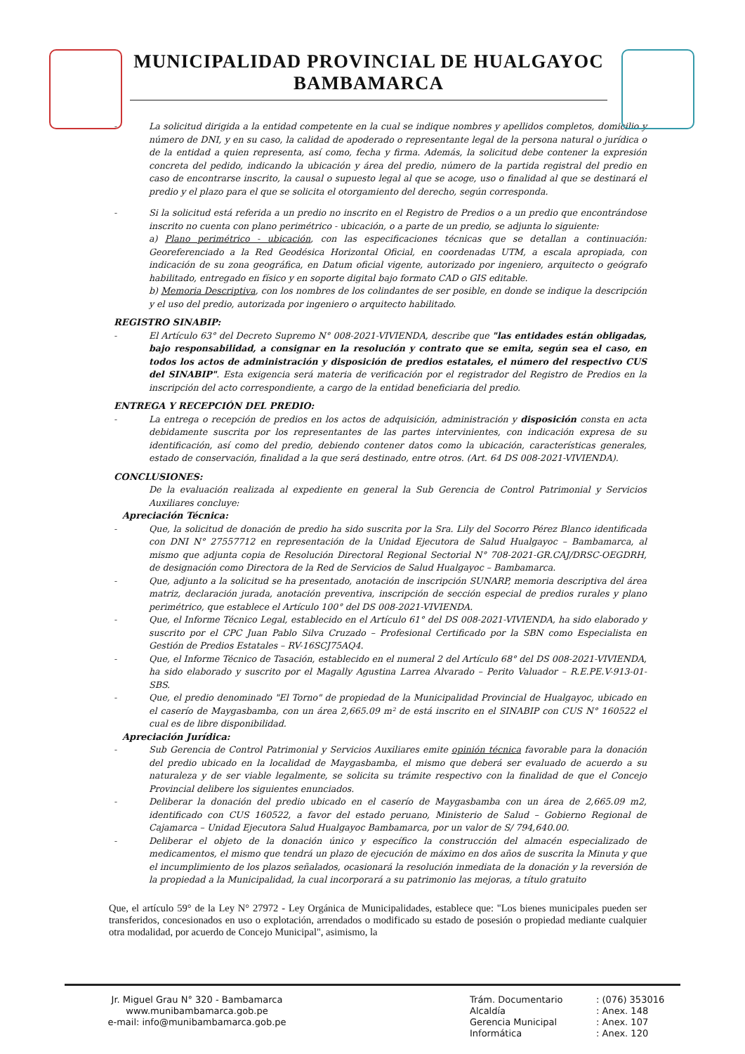MUNICIPALIDAD PROVINCIAL DE HUALGAYOC
BAMBAMARCA
- La solicitud dirigida a la entidad competente en la cual se indique nombres y apellidos completos, domicilio y número de DNI, y en su caso, la calidad de apoderado o representante legal de la persona natural o jurídica o de la entidad a quien representa, así como, fecha y firma. Además, la solicitud debe contener la expresión concreta del pedido, indicando la ubicación y área del predio, número de la partida registral del predio en caso de encontrarse inscrito, la causal o supuesto legal al que se acoge, uso o finalidad al que se destinará el predio y el plazo para el que se solicita el otorgamiento del derecho, según corresponda.
- Si la solicitud está referida a un predio no inscrito en el Registro de Predios o a un predio que encontrándose inscrito no cuenta con plano perimétrico - ubicación, o a parte de un predio, se adjunta lo siguiente:
a) Plano perimétrico - ubicación, con las especificaciones técnicas que se detallan a continuación: Georeferenciado a la Red Geodésica Horizontal Oficial, en coordenadas UTM, a escala apropiada, con indicación de su zona geográfica, en Datum oficial vigente, autorizado por ingeniero, arquitecto o geógrafo habilitado, entregado en físico y en soporte digital bajo formato CAD o GIS editable.
b) Memoria Descriptiva, con los nombres de los colindantes de ser posible, en donde se indique la descripción y el uso del predio, autorizada por ingeniero o arquitecto habilitado.
REGISTRO SINABIP:
- El Artículo 63° del Decreto Supremo N° 008-2021-VIVIENDA, describe que "las entidades están obligadas, bajo responsabilidad, a consignar en la resolución y contrato que se emita, según sea el caso, en todos los actos de administración y disposición de predios estatales, el número del respectivo CUS del SINABIP". Esta exigencia será materia de verificación por el registrador del Registro de Predios en la inscripción del acto correspondiente, a cargo de la entidad beneficiaria del predio.
ENTREGA Y RECEPCIÓN DEL PREDIO:
- La entrega o recepción de predios en los actos de adquisición, administración y disposición consta en acta debidamente suscrita por los representantes de las partes intervinientes, con indicación expresa de su identificación, así como del predio, debiendo contener datos como la ubicación, características generales, estado de conservación, finalidad a la que será destinado, entre otros. (Art. 64 DS 008-2021-VIVIENDA).
CONCLUSIONES:
De la evaluación realizada al expediente en general la Sub Gerencia de Control Patrimonial y Servicios Auxiliares concluye:
Apreciación Técnica:
- Que, la solicitud de donación de predio ha sido suscrita por la Sra. Lily del Socorro Pérez Blanco identificada con DNI N° 27557712 en representación de la Unidad Ejecutora de Salud Hualgayoc – Bambamarca, al mismo que adjunta copia de Resolución Directoral Regional Sectorial N° 708-2021-GR.CAJ/DRSC-OEGDRH, de designación como Directora de la Red de Servicios de Salud Hualgayoc – Bambamarca.
- Que, adjunto a la solicitud se ha presentado, anotación de inscripción SUNARP, memoria descriptiva del área matriz, declaración jurada, anotación preventiva, inscripción de sección especial de predios rurales y plano perimétrico, que establece el Artículo 100° del DS 008-2021-VIVIENDA.
- Que, el Informe Técnico Legal, establecido en el Artículo 61° del DS 008-2021-VIVIENDA, ha sido elaborado y suscrito por el CPC Juan Pablo Silva Cruzado – Profesional Certificado por la SBN como Especialista en Gestión de Predios Estatales – RV-16SCJ75AQ4.
- Que, el Informe Técnico de Tasación, establecido en el numeral 2 del Artículo 68° del DS 008-2021-VIVIENDA, ha sido elaborado y suscrito por el Magally Agustina Larrea Alvarado – Perito Valuador – R.E.PE.V-913-01-SBS.
- Que, el predio denominado "El Torno" de propiedad de la Municipalidad Provincial de Hualgayoc, ubicado en el caserío de Maygasbamba, con un área 2,665.09 m² de está inscrito en el SINABIP con CUS N° 160522 el cual es de libre disponibilidad.
Apreciación Jurídica:
- Sub Gerencia de Control Patrimonial y Servicios Auxiliares emite opinión técnica favorable para la donación del predio ubicado en la localidad de Maygasbamba, el mismo que deberá ser evaluado de acuerdo a su naturaleza y de ser viable legalmente, se solicita su trámite respectivo con la finalidad de que el Concejo Provincial delibere los siguientes enunciados.
- Deliberar la donación del predio ubicado en el caserío de Maygasbamba con un área de 2,665.09 m2, identificado con CUS 160522, a favor del estado peruano, Ministerio de Salud – Gobierno Regional de Cajamarca – Unidad Ejecutora Salud Hualgayoc Bambamarca, por un valor de S/ 794,640.00.
- Deliberar el objeto de la donación único y específico la construcción del almacén especializado de medicamentos, el mismo que tendrá un plazo de ejecución de máximo en dos años de suscrita la Minuta y que el incumplimiento de los plazos señalados, ocasionará la resolución inmediata de la donación y la reversión de la propiedad a la Municipalidad, la cual incorporará a su patrimonio las mejoras, a título gratuito
Que, el artículo 59° de la Ley N° 27972 - Ley Orgánica de Municipalidades, establece que: "Los bienes municipales pueden ser transferidos, concesionados en uso o explotación, arrendados o modificado su estado de posesión o propiedad mediante cualquier otra modalidad, por acuerdo de Concejo Municipal", asimismo, la
Jr. Miguel Grau N° 320 - Bambamarca
www.munibambamarca.gob.pe
e-mail: info@munibambamarca.gob.pe
Trám. Documentario: (076) 353016 Alcaldía: Anex. 148 Gerencia Municipal: Anex. 107 Informática: Anex. 120